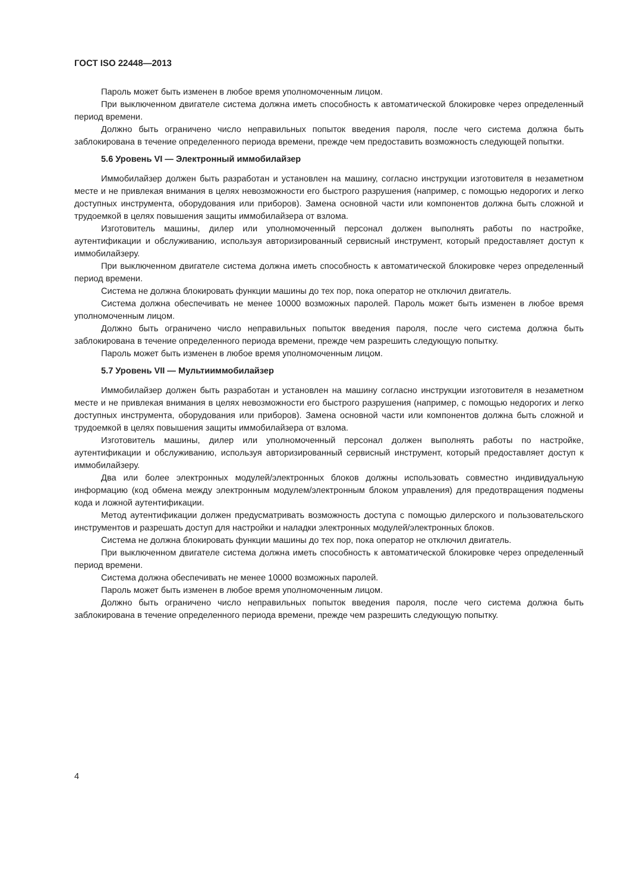ГОСТ ISO 22448—2013
Пароль может быть изменен в любое время уполномоченным лицом.
При выключенном двигателе система должна иметь способность к автоматической блокировке через определенный период времени.
Должно быть ограничено число неправильных попыток введения пароля, после чего система должна быть заблокирована в течение определенного периода времени, прежде чем предоставить возможность следующей попытки.
5.6 Уровень VI — Электронный иммобилайзер
Иммобилайзер должен быть разработан и установлен на машину, согласно инструкции изготовителя в незаметном месте и не привлекая внимания в целях невозможности его быстрого разрушения (например, с помощью недорогих и легко доступных инструмента, оборудования или приборов). Замена основной части или компонентов должна быть сложной и трудоемкой в целях повышения защиты иммобилайзера от взлома.
Изготовитель машины, дилер или уполномоченный персонал должен выполнять работы по настройке, аутентификации и обслуживанию, используя авторизированный сервисный инструмент, который предоставляет доступ к иммобилайзеру.
При выключенном двигателе система должна иметь способность к автоматической блокировке через определенный период времени.
Система не должна блокировать функции машины до тех пор, пока оператор не отключил двигатель.
Система должна обеспечивать не менее 10000 возможных паролей. Пароль может быть изменен в любое время уполномоченным лицом.
Должно быть ограничено число неправильных попыток введения пароля, после чего система должна быть заблокирована в течение определенного периода времени, прежде чем разрешить следующую попытку.
Пароль может быть изменен в любое время уполномоченным лицом.
5.7 Уровень VII — Мультииммобилайзер
Иммобилайзер должен быть разработан и установлен на машину согласно инструкции изготовителя в незаметном месте и не привлекая внимания в целях невозможности его быстрого разрушения (например, с помощью недорогих и легко доступных инструмента, оборудования или приборов). Замена основной части или компонентов должна быть сложной и трудоемкой в целях повышения защиты иммобилайзера от взлома.
Изготовитель машины, дилер или уполномоченный персонал должен выполнять работы по настройке, аутентификации и обслуживанию, используя авторизированный сервисный инструмент, который предоставляет доступ к иммобилайзеру.
Два или более электронных модулей/электронных блоков должны использовать совместно индивидуальную информацию (код обмена между электронным модулем/электронным блоком управления) для предотвращения подмены кода и ложной аутентификации.
Метод аутентификации должен предусматривать возможность доступа с помощью дилерского и пользовательского инструментов и разрешать доступ для настройки и наладки электронных модулей/электронных блоков.
Система не должна блокировать функции машины до тех пор, пока оператор не отключил двигатель.
При выключенном двигателе система должна иметь способность к автоматической блокировке через определенный период времени.
Система должна обеспечивать не менее 10000 возможных паролей.
Пароль может быть изменен в любое время уполномоченным лицом.
Должно быть ограничено число неправильных попыток введения пароля, после чего система должна быть заблокирована в течение определенного периода времени, прежде чем разрешить следующую попытку.
4